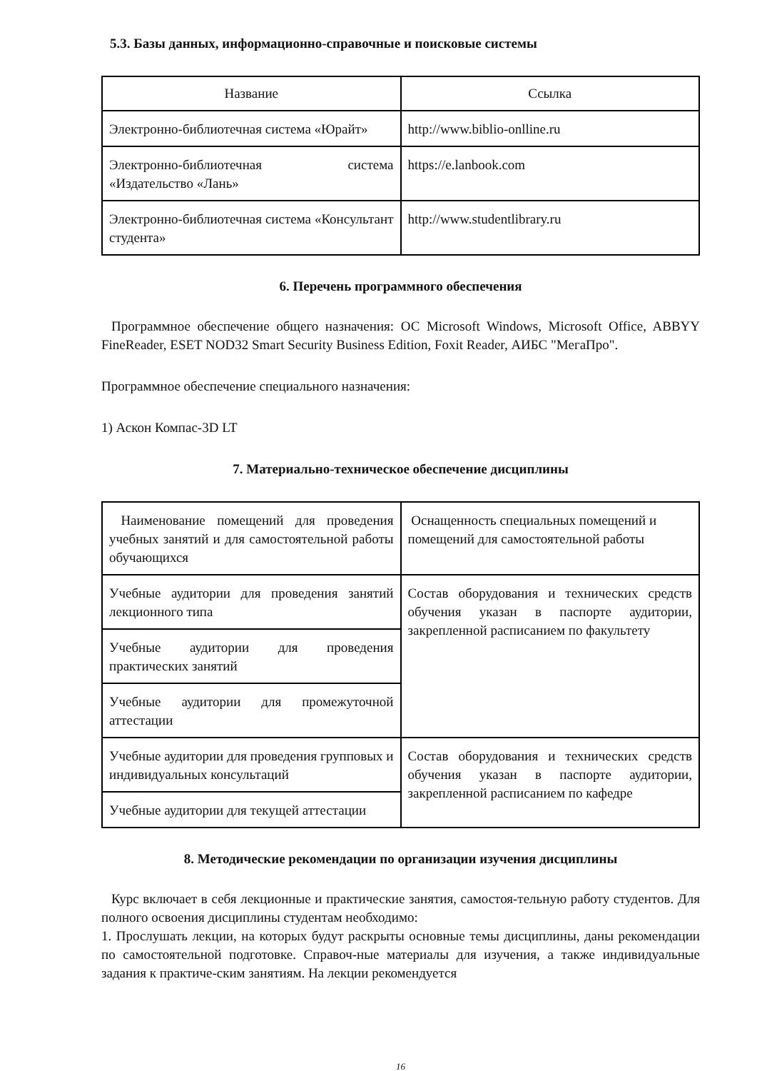5.3. Базы данных, информационно-справочные и поисковые системы
| Название | Ссылка |
| Электронно-библиотечная система «Юрайт» | http://www.biblio-onlline.ru |
| Электронно-библиотечная система «Издательство «Лань» | https://e.lanbook.com |
| Электронно-библиотечная система «Консультант студента» | http://www.studentlibrary.ru |
6. Перечень программного обеспечения
Программное обеспечение общего назначения: ОС Microsoft Windows, Microsoft Office, ABBYY FineReader, ESET NOD32 Smart Security Business Edition, Foxit Reader, АИБС "МегаПро".
Программное обеспечение специального назначения:
1) Аскон Компас-3D LT
7. Материально-техническое обеспечение дисциплины
| Наименование помещений для проведения учебных занятий и для самостоятельной работы обучающихся | Оснащенность специальных помещений и помещений для самостоятельной работы |
| Учебные аудитории для проведения занятий лекционного типа | Состав оборудования и технических средств обучения указан в паспорте аудитории, закрепленной расписанием по факультету |
| Учебные аудитории для проведения практических занятий | |
| Учебные аудитории для промежуточной аттестации | |
| Учебные аудитории для проведения групповых и индивидуальных консультаций | Состав оборудования и технических средств обучения указан в паспорте аудитории, закрепленной расписанием по кафедре |
| Учебные аудитории для текущей аттестации | |
8. Методические рекомендации по организации изучения дисциплины
Курс включает в себя лекционные и практические занятия, самостоя-тельную работу студентов. Для полного освоения дисциплины студентам необходимо:
1. Прослушать лекции, на которых будут раскрыты основные темы дисциплины, даны рекомендации по самостоятельной подготовке. Справоч-ные материалы для изучения, а также индивидуальные задания к практиче-ским занятиям. На лекции рекомендуется
16